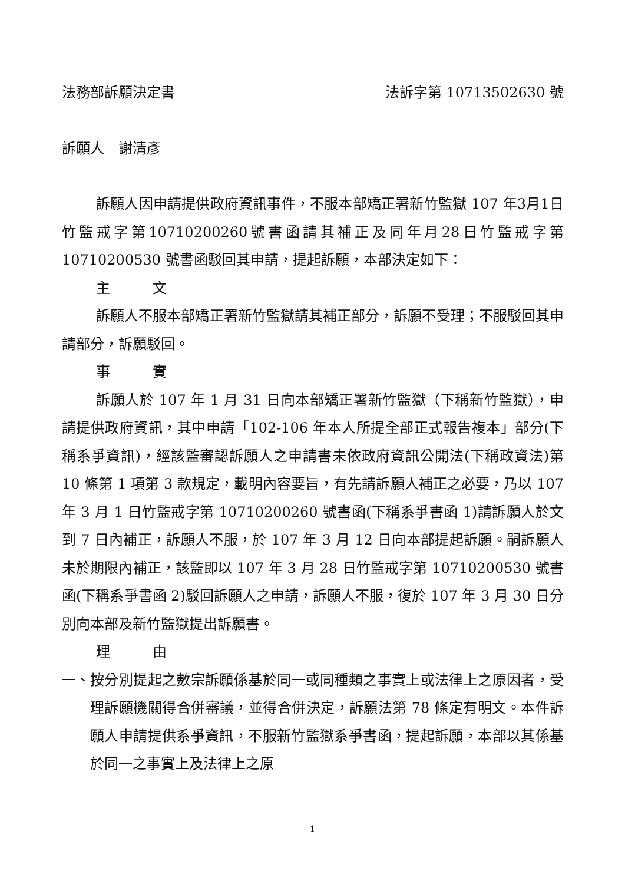法務部訴願決定書 法訴字第 10713502630 號
訴願人　謝清彥
訴願人因申請提供政府資訊事件，不服本部矯正署新竹監獄 107 年3月1日竹監戒字第10710200260號書函請其補正及同年月28日竹監戒字第 10710200530 號書函駁回其申請，提起訴願，本部決定如下：
主　　　文
訴願人不服本部矯正署新竹監獄請其補正部分，訴願不受理；不服駁回其申請部分，訴願駁回。
事　　　實
訴願人於 107 年 1 月 31 日向本部矯正署新竹監獄（下稱新竹監獄），申請提供政府資訊，其中申請「102-106 年本人所提全部正式報告複本」部分(下稱系爭資訊)，經該監審認訴願人之申請書未依政府資訊公開法(下稱政資法)第 10 條第 1 項第 3 款規定，載明內容要旨，有先請訴願人補正之必要，乃以 107 年 3 月 1 日竹監戒字第 10710200260 號書函(下稱系爭書函 1)請訴願人於文到 7 日內補正，訴願人不服，於 107 年 3 月 12 日向本部提起訴願。嗣訴願人未於期限內補正，該監即以 107 年 3 月 28 日竹監戒字第 10710200530 號書函(下稱系爭書函 2)駁回訴願人之申請，訴願人不服，復於 107 年 3 月 30 日分別向本部及新竹監獄提出訴願書。
理　　　由
一、 按分別提起之數宗訴願係基於同一或同種類之事實上或法律上之原因者，受理訴願機關得合併審議，並得合併決定，訴願法第 78 條定有明文。本件訴願人申請提供系爭資訊，不服新竹監獄系爭書函，提起訴願，本部以其係基於同一之事實上及法律上之原
1